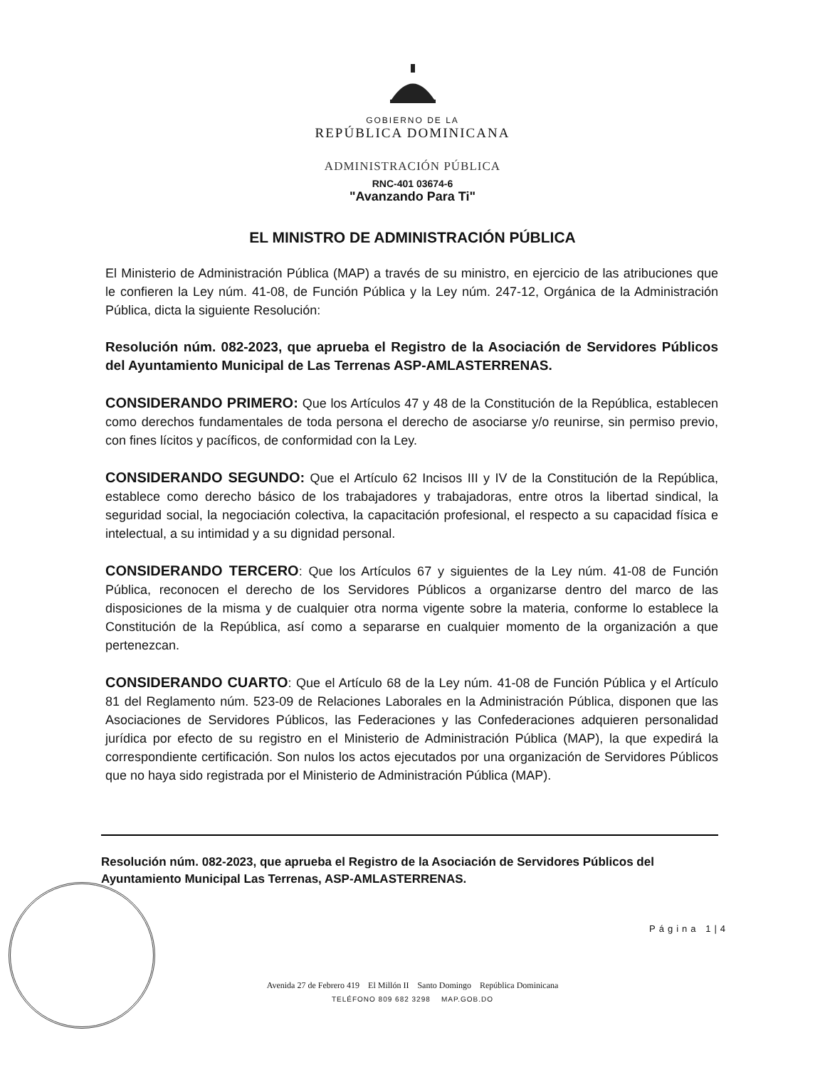GOBIERNO DE LA
REPÚBLICA DOMINICANA
ADMINISTRACIÓN PÚBLICA
RNC-401 03674-6
"Avanzando Para Ti"
EL MINISTRO DE ADMINISTRACIÓN PÚBLICA
El Ministerio de Administración Pública (MAP) a través de su ministro, en ejercicio de las atribuciones que le confieren la Ley núm. 41-08, de Función Pública y la Ley núm. 247-12, Orgánica de la Administración Pública, dicta la siguiente Resolución:
Resolución núm. 082-2023, que aprueba el Registro de la Asociación de Servidores Públicos del Ayuntamiento Municipal de Las Terrenas ASP-AMLASTERRENAS.
CONSIDERANDO PRIMERO: Que los Artículos 47 y 48 de la Constitución de la República, establecen como derechos fundamentales de toda persona el derecho de asociarse y/o reunirse, sin permiso previo, con fines lícitos y pacíficos, de conformidad con la Ley.
CONSIDERANDO SEGUNDO: Que el Artículo 62 Incisos III y IV de la Constitución de la República, establece como derecho básico de los trabajadores y trabajadoras, entre otros la libertad sindical, la seguridad social, la negociación colectiva, la capacitación profesional, el respecto a su capacidad física e intelectual, a su intimidad y a su dignidad personal.
CONSIDERANDO TERCERO: Que los Artículos 67 y siguientes de la Ley núm. 41-08 de Función Pública, reconocen el derecho de los Servidores Públicos a organizarse dentro del marco de las disposiciones de la misma y de cualquier otra norma vigente sobre la materia, conforme lo establece la Constitución de la República, así como a separarse en cualquier momento de la organización a que pertenezcan.
CONSIDERANDO CUARTO: Que el Artículo 68 de la Ley núm. 41-08 de Función Pública y el Artículo 81 del Reglamento núm. 523-09 de Relaciones Laborales en la Administración Pública, disponen que las Asociaciones de Servidores Públicos, las Federaciones y las Confederaciones adquieren personalidad jurídica por efecto de su registro en el Ministerio de Administración Pública (MAP), la que expedirá la correspondiente certificación. Son nulos los actos ejecutados por una organización de Servidores Públicos que no haya sido registrada por el Ministerio de Administración Pública (MAP).
Resolución núm. 082-2023, que aprueba el Registro de la Asociación de Servidores Públicos del Ayuntamiento Municipal Las Terrenas, ASP-AMLASTERRENAS.
Página 1|4
Avenida 27 de Febrero 419 El Millón II Santo Domingo República Dominicana
TELÉFONO 809 682 3298 MAP.GOB.DO